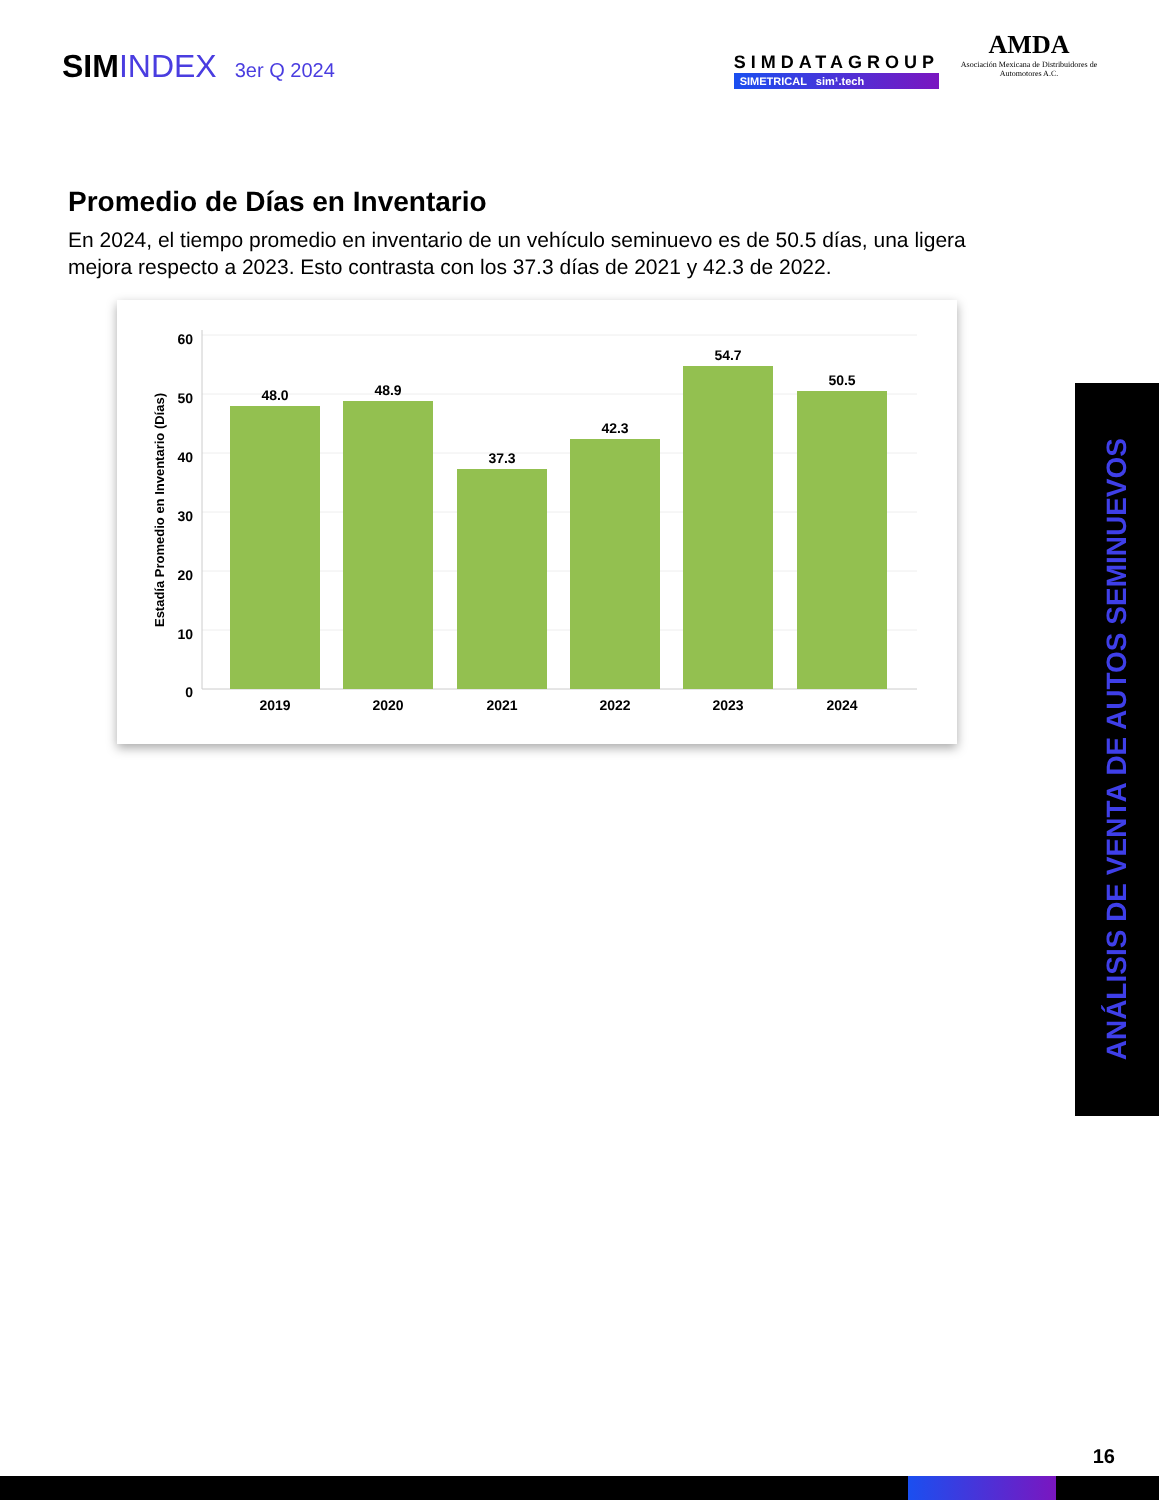SIMINDEX 3er Q 2024
SIMDATAGROUP
SIMETRICAL sim¹.tech
AMDA
Asociación Mexicana de Distribuidores de Automotores A.C.
Promedio de Días en Inventario
En 2024, el tiempo promedio en inventario de un vehículo seminuevo es de 50.5 días, una ligera mejora respecto a 2023. Esto contrasta con los 37.3 días de 2021 y 42.3 de 2022.
60
50
40
30
20
10
0
Estadía Promedio en Inventario (Días)
48.0
48.9
37.3
42.3
54.7
50.5
2019
2020
2021
2022
2023
2024
ANÁLISIS DE VENTA DE AUTOS SEMINUEVOS
16